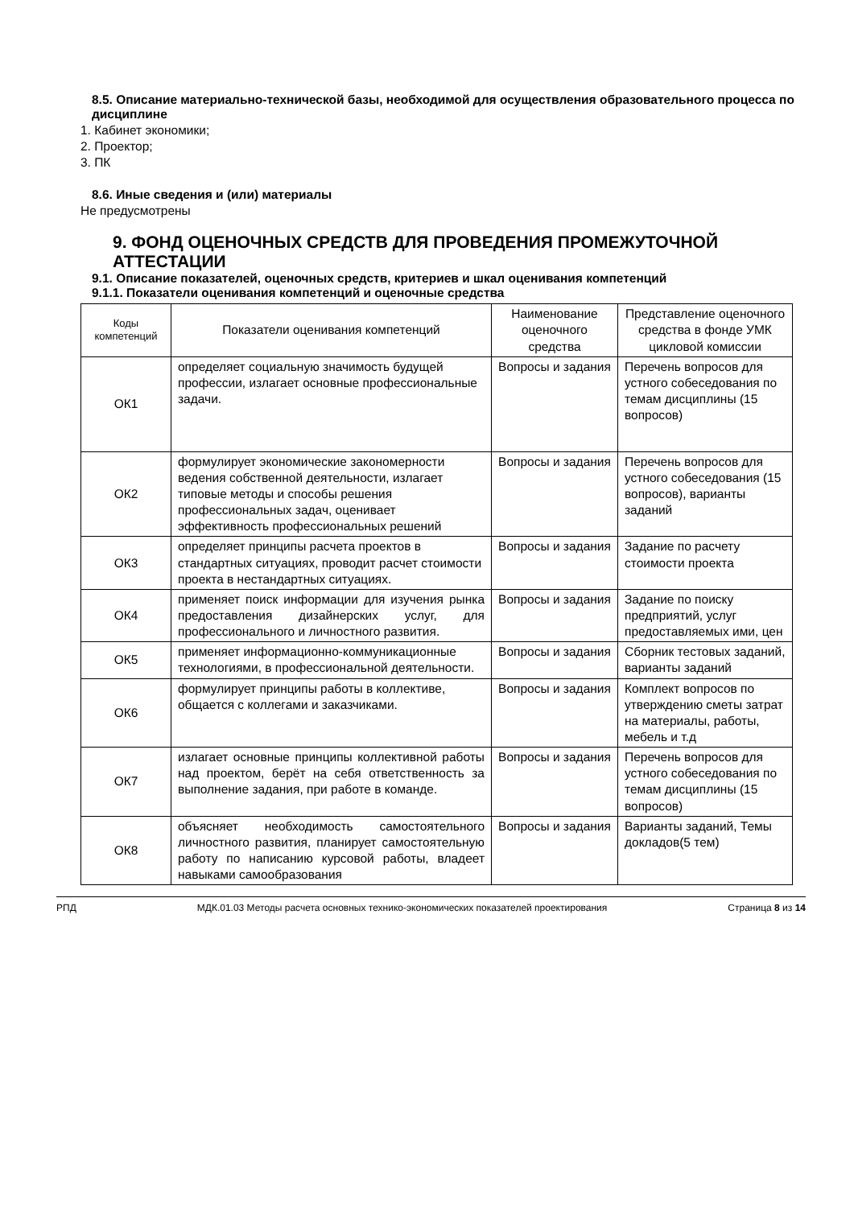8.5. Описание материально-технической базы, необходимой для осуществления образовательного процесса по дисциплине
1. Кабинет экономики;
2. Проектор;
3. ПК
8.6. Иные сведения и (или) материалы
Не предусмотрены
9. ФОНД ОЦЕНОЧНЫХ СРЕДСТВ ДЛЯ ПРОВЕДЕНИЯ ПРОМЕЖУТОЧНОЙ АТТЕСТАЦИИ
9.1. Описание показателей, оценочных средств, критериев и шкал оценивания компетенций
9.1.1. Показатели оценивания компетенций и оценочные средства
| Коды компетенций | Показатели оценивания компетенций | Наименование оценочного средства | Представление оценочного средства в фонде УМК цикловой комиссии |
| --- | --- | --- | --- |
| ОК1 | определяет социальную значимость будущей профессии, излагает основные профессиональные задачи. | Вопросы и задания | Перечень вопросов для устного собеседования по темам дисциплины (15 вопросов) |
| ОК2 | формулирует экономические закономерности ведения собственной деятельности, излагает типовые методы и способы решения профессиональных задач, оценивает эффективность профессиональных решений | Вопросы и задания | Перечень вопросов для устного собеседования (15 вопросов), варианты заданий |
| ОК3 | определяет принципы расчета проектов в стандартных ситуациях, проводит расчет стоимости проекта в нестандартных ситуациях. | Вопросы и задания | Задание по расчету стоимости проекта |
| ОК4 | применяет поиск информации для изучения рынка предоставления дизайнерских услуг, для профессионального и личностного развития. | Вопросы и задания | Задание по поиску предприятий, услуг предоставляемых ими, цен |
| ОК5 | применяет информационно-коммуникационные технологиями, в профессиональной деятельности. | Вопросы и задания | Сборник тестовых заданий, варианты заданий |
| ОК6 | формулирует принципы работы в коллективе, общается с коллегами и заказчиками. | Вопросы и задания | Комплект вопросов по утверждению сметы затрат на материалы, работы, мебель и т.д |
| ОК7 | излагает основные принципы коллективной работы над проектом, берёт на себя ответственность за выполнение задания, при работе в команде. | Вопросы и задания | Перечень вопросов для устного собеседования по темам дисциплины (15 вопросов) |
| ОК8 | объясняет необходимость самостоятельного личностного развития, планирует самостоятельную работу по написанию курсовой работы, владеет навыками самообразования | Вопросы и задания | Варианты заданий, Темы докладов(5 тем) |
РПД МДК.01.03 Методы расчета основных технико-экономических показателей проектирования Страница 8 из 14